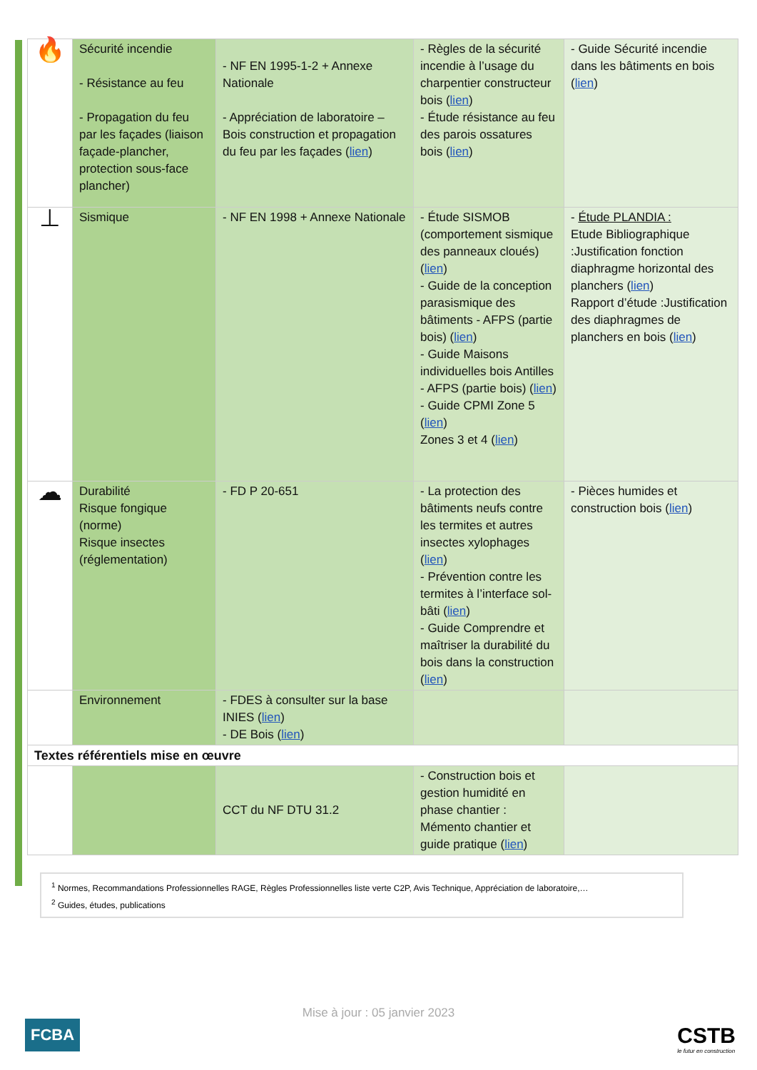| 🔥 | Sécurité incendie - Résistance au feu - Propagation du feu par les façades (liaison façade-plancher, protection sous-face plancher) | - NF EN 1995-1-2 + Annexe Nationale - Appréciation de laboratoire – Bois construction et propagation du feu par les façades ( lien ) | - Règles de la sécurité incendie à l’usage du charpentier constructeur bois ( lien ) - Étude résistance au feu des parois ossatures bois ( lien ) | - Guide Sécurité incendie dans les bâtiments en bois ( lien ) |
| ⊥ | Sismique | - NF EN 1998 + Annexe Nationale | - Étude SISMOB (comportement sismique des panneaux cloués) ( lien ) - Guide de la conception parasismique des bâtiments - AFPS (partie bois) ( lien ) - Guide Maisons individuelles bois Antilles - AFPS (partie bois) ( lien ) - Guide CPMI Zone 5 ( lien ) Zones 3 et 4 ( lien ) | - Étude PLANDIA : Etude Bibliographique :Justification fonction diaphragme horizontal des planchers ( lien ) Rapport d’étude :Justification des diaphragmes de planchers en bois ( lien ) |
| ☁ | Durabilité Risque fongique (norme) Risque insectes (réglementation) | - FD P 20-651 | - La protection des bâtiments neufs contre les termites et autres insectes xylophages ( lien ) - Prévention contre les termites à l’interface sol-bâti ( lien ) - Guide Comprendre et maîtriser la durabilité du bois dans la construction ( lien ) | - Pièces humides et construction bois ( lien ) |
| | Environnement | - FDES à consulter sur la base INIES ( lien ) - DE Bois ( lien ) | | |
| Textes référentiels mise en œuvre | | | | |
| | | CCT du NF DTU 31.2 | - Construction bois et gestion humidité en phase chantier : Mémento chantier et guide pratique ( lien ) | |
<sup>1</sup> Normes, Recommandations Professionnelles RAGE, Règles Professionnelles liste verte C2P, Avis Technique, Appréciation de laboratoire,…
<sup>2</sup> Guides, études, publications
Mise à jour : 05 janvier 2023
FCBA CSTB
le futur en construction